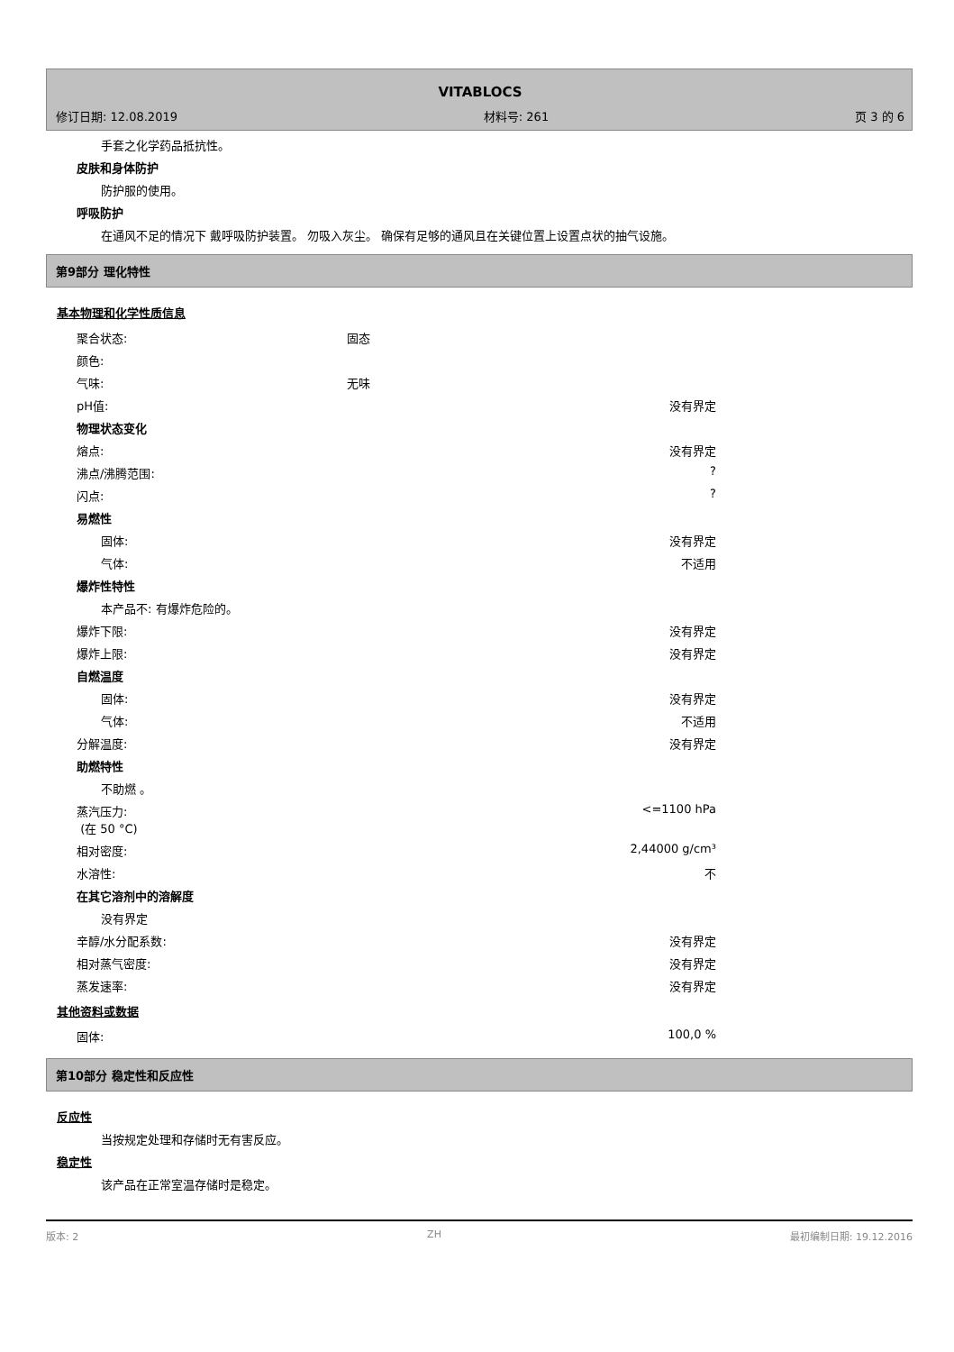VITABLOCS
修订日期: 12.08.2019 材料号: 261 页 3 的 6
手套之化学药品抵抗性。
皮肤和身体防护
防护服的使用。
呼吸防护
在通风不足的情况下 戴呼吸防护装置。 勿吸入灰尘。 确保有足够的通风且在关键位置上设置点状的抽气设施。
第9部分 理化特性
基本物理和化学性质信息
| 聚合状态: | 固态 | |
| 颜色: | | |
| 气味: | 无味 | |
| pH值: | | 没有界定 |
| 物理状态变化 | | |
| 熔点: | | 没有界定 |
| 沸点/沸腾范围: | | ? |
| 闪点: | | ? |
| 易燃性 | | |
| 固体: | | 没有界定 |
| 气体: | | 不适用 |
| 爆炸性特性 | | |
| 本产品不: 有爆炸危险的。 | | |
| 爆炸下限: | | 没有界定 |
| 爆炸上限: | | 没有界定 |
| 自燃温度 | | |
| 固体: | | 没有界定 |
| 气体: | | 不适用 |
| 分解温度: | | 没有界定 |
| 助燃特性 | | |
| 不助燃 。 | | |
| 蒸汽压力: (在 50 °C) | | <=1100 hPa |
| 相对密度: | | 2,44000 g/cm³ |
| 水溶性: | | 不 |
| 在其它溶剂中的溶解度 | | |
| 没有界定 | | |
| 辛醇/水分配系数: | | 没有界定 |
| 相对蒸气密度: | | 没有界定 |
| 蒸发速率: | | 没有界定 |
其他资料或数据
| 固体: | 100,0 % |
第10部分 稳定性和反应性
反应性
当按规定处理和存储时无有害反应。
稳定性
该产品在正常室温存储时是稳定。
版本: 2 ZH 最初编制日期: 19.12.2016